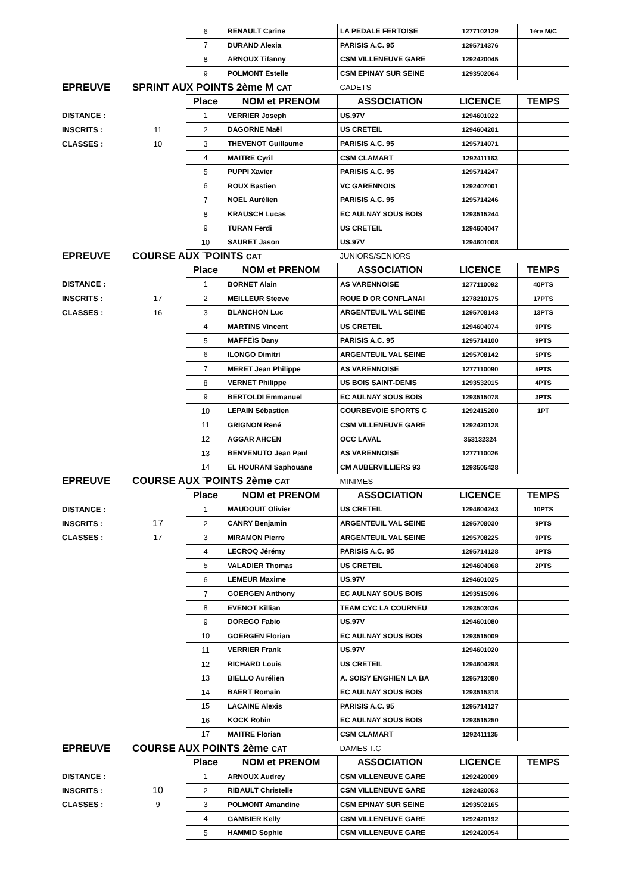| | | 6 | RENAULT Carine | LA PEDALE FERTOISE | 1277102129 | 1ère M/C |
| | | 7 | DURAND Alexia | PARISIS A.C. 95 | 1295714376 | |
| | | 8 | ARNOUX Tifanny | CSM VILLENEUVE GARE | 1292420045 | |
| | | 9 | POLMONT Estelle | CSM EPINAY SUR SEINE | 1293502064 | |
| EPREUVE | SPRINT AUX POINTS 2ème M CAT | | | CADETS | | |
| | | Place | NOM et PRENOM | ASSOCIATION | LICENCE | TEMPS |
| DISTANCE : | | 1 | VERRIER Joseph | US.97V | 1294601022 | |
| INSCRITS : | 11 | 2 | DAGORNE Maël | US CRETEIL | 1294604201 | |
| CLASSES : | 10 | 3 | THEVENOT Guillaume | PARISIS A.C. 95 | 1295714071 | |
| | | 4 | MAITRE Cyril | CSM CLAMART | 1292411163 | |
| | | 5 | PUPPI Xavier | PARISIS A.C. 95 | 1295714247 | |
| | | 6 | ROUX Bastien | VC GARENNOIS | 1292407001 | |
| | | 7 | NOEL Aurélien | PARISIS A.C. 95 | 1295714246 | |
| | | 8 | KRAUSCH Lucas | EC AULNAY SOUS BOIS | 1293515244 | |
| | | 9 | TURAN Ferdi | US CRETEIL | 1294604047 | |
| | | 10 | SAURET Jason | US.97V | 1294601008 | |
| EPREUVE | COURSE AUX ¨POINTS CAT | | | JUNIORS/SENIORS | | |
| | | Place | NOM et PRENOM | ASSOCIATION | LICENCE | TEMPS |
| DISTANCE : | | 1 | BORNET Alain | AS VARENNOISE | 1277110092 | 40PTS |
| INSCRITS : | 17 | 2 | MEILLEUR Steeve | ROUE D OR CONFLANAI | 1278210175 | 17PTS |
| CLASSES : | 16 | 3 | BLANCHON Luc | ARGENTEUIL VAL SEINE | 1295708143 | 13PTS |
| | | 4 | MARTINS Vincent | US CRETEIL | 1294604074 | 9PTS |
| | | 5 | MAFFEÏS Dany | PARISIS A.C. 95 | 1295714100 | 9PTS |
| | | 6 | ILONGO Dimitri | ARGENTEUIL VAL SEINE | 1295708142 | 5PTS |
| | | 7 | MERET Jean Philippe | AS VARENNOISE | 1277110090 | 5PTS |
| | | 8 | VERNET Philippe | US BOIS SAINT-DENIS | 1293532015 | 4PTS |
| | | 9 | BERTOLDI Emmanuel | EC AULNAY SOUS BOIS | 1293515078 | 3PTS |
| | | 10 | LEPAIN Sébastien | COURBEVOIE SPORTS C | 1292415200 | 1PT |
| | | 11 | GRIGNON René | CSM VILLENEUVE GARE | 1292420128 | |
| | | 12 | AGGAR AHCEN | OCC LAVAL | 353132324 | |
| | | 13 | BENVENUTO Jean Paul | AS VARENNOISE | 1277110026 | |
| | | 14 | EL HOURANI Saphouane | CM AUBERVILLIERS 93 | 1293505428 | |
| EPREUVE | COURSE AUX ¨POINTS 2ème CAT | | | MINIMES | | |
| | | Place | NOM et PRENOM | ASSOCIATION | LICENCE | TEMPS |
| DISTANCE : | | 1 | MAUDOUIT Olivier | US CRETEIL | 1294604243 | 10PTS |
| INSCRITS : | 17 | 2 | CANRY Benjamin | ARGENTEUIL VAL SEINE | 1295708030 | 9PTS |
| CLASSES : | 17 | 3 | MIRAMON Pierre | ARGENTEUIL VAL SEINE | 1295708225 | 9PTS |
| | | 4 | LECROQ Jérémy | PARISIS A.C. 95 | 1295714128 | 3PTS |
| | | 5 | VALADIER Thomas | US CRETEIL | 1294604068 | 2PTS |
| | | 6 | LEMEUR Maxime | US.97V | 1294601025 | |
| | | 7 | GOERGEN Anthony | EC AULNAY SOUS BOIS | 1293515096 | |
| | | 8 | EVENOT Killian | TEAM CYC LA COURNEU | 1293503036 | |
| | | 9 | DOREGO Fabio | US.97V | 1294601080 | |
| | | 10 | GOERGEN Florian | EC AULNAY SOUS BOIS | 1293515009 | |
| | | 11 | VERRIER Frank | US.97V | 1294601020 | |
| | | 12 | RICHARD Louis | US CRETEIL | 1294604298 | |
| | | 13 | BIELLO Aurélien | A. SOISY ENGHIEN LA BA | 1295713080 | |
| | | 14 | BAERT Romain | EC AULNAY SOUS BOIS | 1293515318 | |
| | | 15 | LACAINE Alexis | PARISIS A.C. 95 | 1295714127 | |
| | | 16 | KOCK Robin | EC AULNAY SOUS BOIS | 1293515250 | |
| | | 17 | MAITRE Florian | CSM CLAMART | 1292411135 | |
| EPREUVE | COURSE AUX POINTS 2ème CAT | | | DAMES T.C | | |
| | | Place | NOM et PRENOM | ASSOCIATION | LICENCE | TEMPS |
| DISTANCE : | | 1 | ARNOUX Audrey | CSM VILLENEUVE GARE | 1292420009 | |
| INSCRITS : | 10 | 2 | RIBAULT Christelle | CSM VILLENEUVE GARE | 1292420053 | |
| CLASSES : | 9 | 3 | POLMONT Amandine | CSM EPINAY SUR SEINE | 1293502165 | |
| | | 4 | GAMBIER Kelly | CSM VILLENEUVE GARE | 1292420192 | |
| | | 5 | HAMMID Sophie | CSM VILLENEUVE GARE | 1292420054 | |